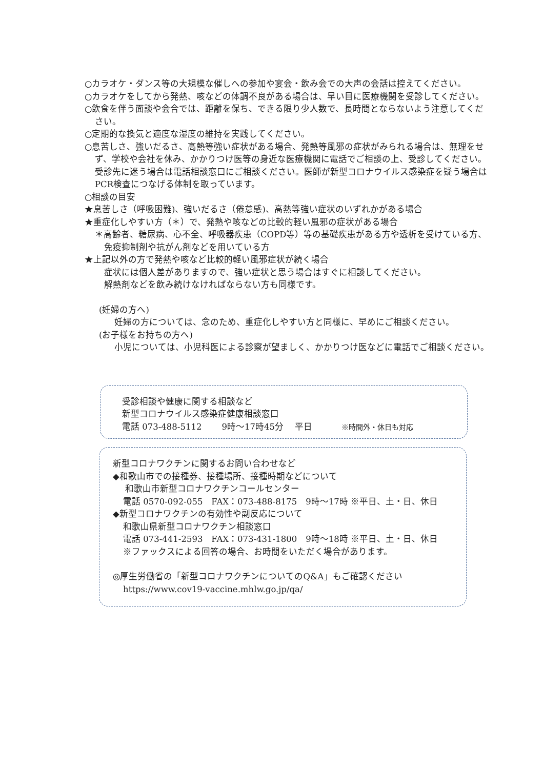○カラオケ・ダンス等の大規模な催しへの参加や宴会・飲み会での大声の会話は控えてください。
○カラオケをしてから発熱、咳などの体調不良がある場合は、早い目に医療機関を受診してください。
○飲食を伴う面談や会合では、距離を保ち、できる限り少人数で、長時間とならないよう注意してください。
○定期的な換気と適度な湿度の維持を実践してください。
○息苦しさ、強いだるさ、高熱等強い症状がある場合、発熱等風邪の症状がみられる場合は、無理をせず、学校や会社を休み、かかりつけ医等の身近な医療機関に電話でご相談の上、受診してください。受診先に迷う場合は電話相談窓口にご相談ください。医師が新型コロナウイルス感染症を疑う場合はPCR検査につなげる体制を取っています。
○相談の目安
★息苦しさ（呼吸困難)、強いだるさ（倦怠感)、高熱等強い症状のいずれかがある場合
★重症化しやすい方（＊）で、発熱や咳などの比較的軽い風邪の症状がある場合
＊高齢者、糖尿病、心不全、呼吸器疾患（COPD等）等の基礎疾患がある方や透析を受けている方、免疫抑制剤や抗がん剤などを用いている方
★上記以外の方で発熱や咳など比較的軽い風邪症状が続く場合
症状には個人差がありますので、強い症状と思う場合はすぐに相談してください。
解熱剤などを飲み続けなければならない方も同様です。
(妊婦の方へ)
妊婦の方については、念のため、重症化しやすい方と同様に、早めにご相談ください。
(お子様をお持ちの方へ)
小児については、小児科医による診察が望ましく、かかりつけ医などに電話でご相談ください。
受診相談や健康に関する相談など
新型コロナウイルス感染症健康相談窓口
電話 073-488-5112　　 9時～17時45分　 平日　　　 ※時間外・休日も対応
新型コロナワクチンに関するお問い合わせなど
◆和歌山市での接種券、接種場所、接種時期などについて
和歌山市新型コロナワクチンコールセンター
電話 0570-092-055　FAX：073-488-8175　9時～17時 ※平日、土・日、休日
◆新型コロナワクチンの有効性や副反応について
和歌山県新型コロナワクチン相談窓口
電話 073-441-2593　FAX：073-431-1800　9時～18時 ※平日、土・日、休日
※ファックスによる回答の場合、お時間をいただく場合があります。
◎厚生労働省の「新型コロナワクチンについてのQ&A」もご確認ください
https://www.cov19-vaccine.mhlw.go.jp/qa/